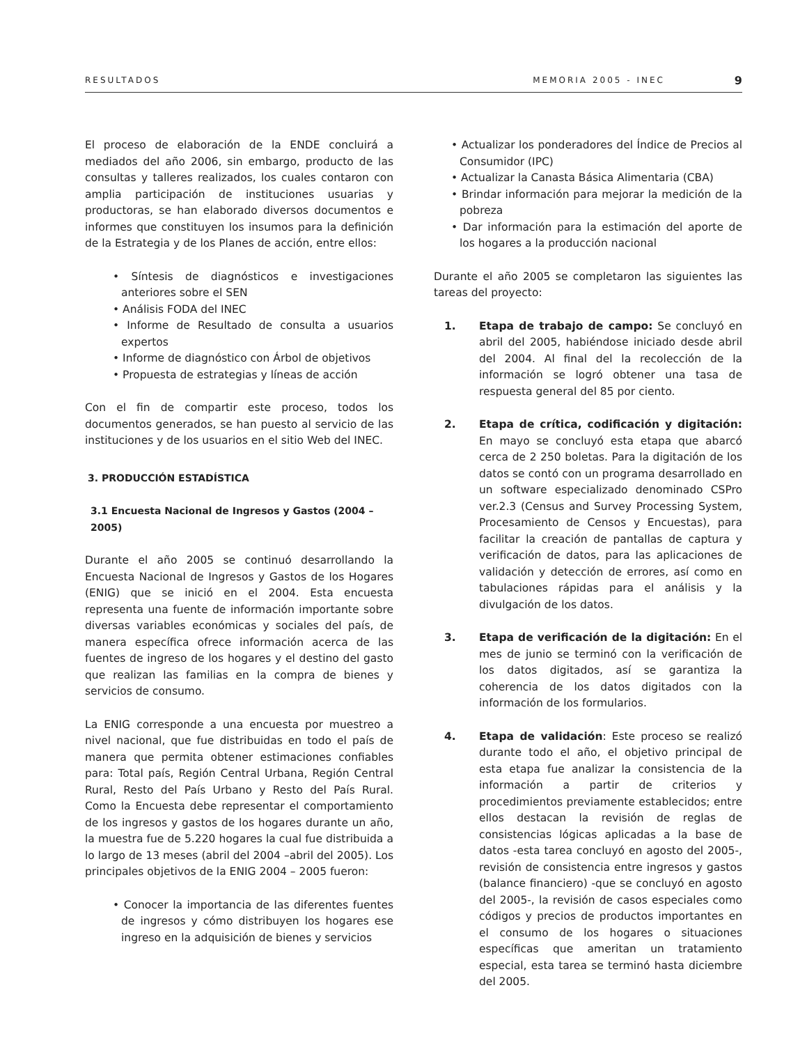RESULTADOS MEMORIA 2005 - INEC 9
El proceso de elaboración de la ENDE concluirá a mediados del año 2006, sin embargo, producto de las consultas y talleres realizados, los cuales contaron con amplia participación de instituciones usuarias y productoras, se han elaborado diversos documentos e informes que constituyen los insumos para la definición de la Estrategia y de los Planes de acción, entre ellos:
• Síntesis de diagnósticos e investigaciones anteriores sobre el SEN
• Análisis FODA del INEC
• Informe de Resultado de consulta a usuarios expertos
• Informe de diagnóstico con Árbol de objetivos
• Propuesta de estrategias y líneas de acción
Con el fin de compartir este proceso, todos los documentos generados, se han puesto al servicio de las instituciones y de los usuarios en el sitio Web del INEC.
3. PRODUCCIÓN ESTADÍSTICA
3.1 Encuesta Nacional de Ingresos y Gastos (2004 – 2005)
Durante el año 2005 se continuó desarrollando la Encuesta Nacional de Ingresos y Gastos de los Hogares (ENIG) que se inició en el 2004. Esta encuesta representa una fuente de información importante sobre diversas variables económicas y sociales del país, de manera específica ofrece información acerca de las fuentes de ingreso de los hogares y el destino del gasto que realizan las familias en la compra de bienes y servicios de consumo.
La ENIG corresponde a una encuesta por muestreo a nivel nacional, que fue distribuidas en todo el país de manera que permita obtener estimaciones confiables para: Total país, Región Central Urbana, Región Central Rural, Resto del País Urbano y Resto del País Rural. Como la Encuesta debe representar el comportamiento de los ingresos y gastos de los hogares durante un año, la muestra fue de 5.220 hogares la cual fue distribuida a lo largo de 13 meses (abril del 2004 –abril del 2005). Los principales objetivos de la ENIG 2004 – 2005 fueron:
• Conocer la importancia de las diferentes fuentes de ingresos y cómo distribuyen los hogares ese ingreso en la adquisición de bienes y servicios
• Actualizar los ponderadores del Índice de Precios al Consumidor (IPC)
• Actualizar la Canasta Básica Alimentaria (CBA)
• Brindar información para mejorar la medición de la pobreza
• Dar información para la estimación del aporte de los hogares a la producción nacional
Durante el año 2005 se completaron las siguientes las tareas del proyecto:
1. Etapa de trabajo de campo: Se concluyó en abril del 2005, habiéndose iniciado desde abril del 2004. Al final del la recolección de la información se logró obtener una tasa de respuesta general del 85 por ciento.
2. Etapa de crítica, codificación y digitación: En mayo se concluyó esta etapa que abarcó cerca de 2 250 boletas. Para la digitación de los datos se contó con un programa desarrollado en un software especializado denominado CSPro ver.2.3 (Census and Survey Processing System, Procesamiento de Censos y Encuestas), para facilitar la creación de pantallas de captura y verificación de datos, para las aplicaciones de validación y detección de errores, así como en tabulaciones rápidas para el análisis y la divulgación de los datos.
3. Etapa de verificación de la digitación: En el mes de junio se terminó con la verificación de los datos digitados, así se garantiza la coherencia de los datos digitados con la información de los formularios.
4. Etapa de validación: Este proceso se realizó durante todo el año, el objetivo principal de esta etapa fue analizar la consistencia de la información a partir de criterios y procedimientos previamente establecidos; entre ellos destacan la revisión de reglas de consistencias lógicas aplicadas a la base de datos -esta tarea concluyó en agosto del 2005-, revisión de consistencia entre ingresos y gastos (balance financiero) -que se concluyó en agosto del 2005-, la revisión de casos especiales como códigos y precios de productos importantes en el consumo de los hogares o situaciones específicas que ameritan un tratamiento especial, esta tarea se terminó hasta diciembre del 2005.